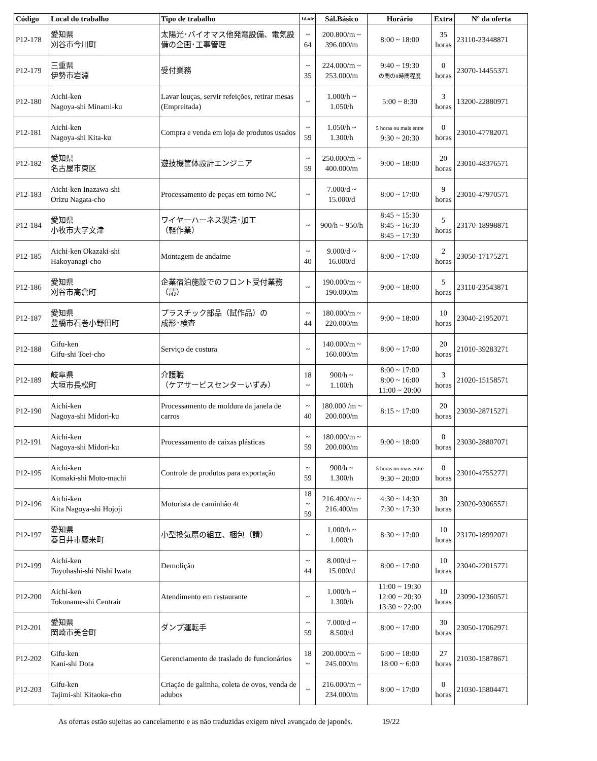| Código | Local do trabalho | Tipo de trabalho | Idade | Sál.Básico | Horário | Extra | Nº da oferta |
| --- | --- | --- | --- | --- | --- | --- | --- |
| P12-178 | 愛知県 刈谷市今川町 | 太陽光･バイオマス他発電設備、電気設備の企画･工事管理 | ~ 64 | 200.800/m ~ 396.000/m | 8:00 ~ 18:00 | 35 horas | 23110-23448871 |
| P12-179 | 三重県 伊勢市岩淵 | 受付業務 | ~ 35 | 224.000/m ~ 253.000/m | 9:40 ~ 19:30 の間の8時間程度 | 0 horas | 23070-14455371 |
| P12-180 | Aichi-ken Nagoya-shi Minami-ku | Lavar louças, servir refeições, retirar mesas (Empreitada) | ~ | 1.000/h ~ 1.050/h | 5:00 ~ 8:30 | 3 horas | 13200-22880971 |
| P12-181 | Aichi-ken Nagoya-shi Kita-ku | Compra e venda em loja de produtos usados | ~ 59 | 1.050/h ~ 1.300/h | 5 horas ou mais entre 9:30 ~ 20:30 | 0 horas | 23010-47782071 |
| P12-182 | 愛知県 名古屋市東区 | 遊技機筐体設計エンジニア | ~ 59 | 250.000/m ~ 400.000/m | 9:00 ~ 18:00 | 20 horas | 23010-48376571 |
| P12-183 | Aichi-ken Inazawa-shi Orizu Nagata-cho | Processamento de peças em torno NC | ~ | 7.000/d ~ 15.000/d | 8:00 ~ 17:00 | 9 horas | 23010-47970571 |
| P12-184 | 愛知県 小牧市大字文津 | ワイヤーハーネス製造･加工 （軽作業） | ~ | 900/h ~ 950/h | 8:45 ~ 15:30 8:45 ~ 16:30 8:45 ~ 17:30 | 5 horas | 23170-18998871 |
| P12-185 | Aichi-ken Okazaki-shi Hakoyanagi-cho | Montagem de andaime | ~ 40 | 9.000/d ~ 16.000/d | 8:00 ~ 17:00 | 2 horas | 23050-17175271 |
| P12-186 | 愛知県 刈谷市高倉町 | 企業宿泊施設でのフロント受付業務（請） | ~ | 190.000/m ~ 190.000/m | 9:00 ~ 18:00 | 5 horas | 23110-23543871 |
| P12-187 | 愛知県 豊橋市石巻小野田町 | プラスチック部品（試作品）の 成形･検査 | ~ 44 | 180.000/m ~ 220.000/m | 9:00 ~ 18:00 | 10 horas | 23040-21952071 |
| P12-188 | Gifu-ken Gifu-shi Toei-cho | Serviço de costura | ~ | 140.000/m ~ 160.000/m | 8:00 ~ 17:00 | 20 horas | 21010-39283271 |
| P12-189 | 岐阜県 大垣市長松町 | 介護職 （ケアサービスセンターいずみ） | 18 ~ | 900/h ~ 1.100/h | 8:00 ~ 17:00 8:00 ~ 16:00 11:00 ~ 20:00 | 3 horas | 21020-15158571 |
| P12-190 | Aichi-ken Nagoya-shi Midori-ku | Processamento de moldura da janela de carros | ~ 40 | 180.000 /m ~ 200.000/m | 8:15 ~ 17:00 | 20 horas | 23030-28715271 |
| P12-191 | Aichi-ken Nagoya-shi Midori-ku | Processamento de caixas plásticas | ~ 59 | 180.000/m ~ 200.000/m | 9:00 ~ 18:00 | 0 horas | 23030-28807071 |
| P12-195 | Aichi-ken Komaki-shi Moto-machi | Controle de produtos para exportação | ~ 59 | 900/h ~ 1.300/h | 5 horas ou mais entre 9:30 ~ 20:00 | 0 horas | 23010-47552771 |
| P12-196 | Aichi-ken Kita Nagoya-shi Hojoji | Motorista de caminhão 4t | 18 ~ 59 | 216.400/m ~ 216.400/m | 4:30 ~ 14:30 7:30 ~ 17:30 | 30 horas | 23020-93065571 |
| P12-197 | 愛知県 春日井市鷹来町 | 小型換気扇の組立、梱包（請） | ~ | 1.000/h ~ 1.000/h | 8:30 ~ 17:00 | 10 horas | 23170-18992071 |
| P12-199 | Aichi-ken Toyohashi-shi Nishi Iwata | Demolição | ~ 44 | 8.000/d ~ 15.000/d | 8:00 ~ 17:00 | 10 horas | 23040-22015771 |
| P12-200 | Aichi-ken Tokoname-shi Centrair | Atendimento em restaurante | ~ | 1.000/h ~ 1.300/h | 11:00 ~ 19:30 12:00 ~ 20:30 13:30 ~ 22:00 | 10 horas | 23090-12360571 |
| P12-201 | 愛知県 岡崎市美合町 | ダンプ運転手 | ~ 59 | 7.000/d ~ 8.500/d | 8:00 ~ 17:00 | 30 horas | 23050-17062971 |
| P12-202 | Gifu-ken Kani-shi Dota | Gerenciamento de traslado de funcionários | 18 ~ | 200.000/m ~ 245.000/m | 6:00 ~ 18:00 18:00 ~ 6:00 | 27 horas | 21030-15878671 |
| P12-203 | Gifu-ken Tajimi-shi Kitaoka-cho | Criação de galinha, coleta de ovos, venda de adubos | ~ | 216.000/m ~ 234.000/m | 8:00 ~ 17:00 | 0 horas | 21030-15804471 |
As ofertas estão sujeitas ao cancelamento e as não traduzidas exigem nível avançado de japonês. 19/22